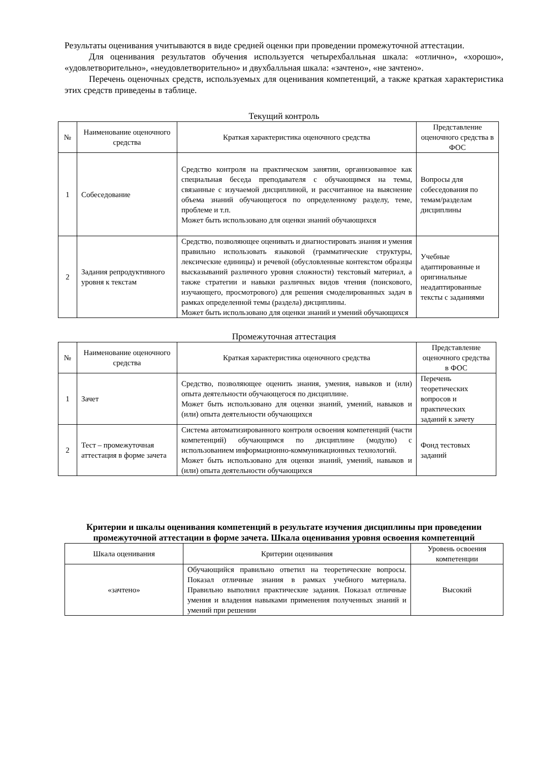Результаты оценивания учитываются в виде средней оценки при проведении промежуточной аттестации.
Для оценивания результатов обучения используется четырехбалльная шкала: «отлично», «хорошо», «удовлетворительно», «неудовлетворительно» и двухбалльная шкала: «зачтено», «не зачтено».
Перечень оценочных средств, используемых для оценивания компетенций, а также краткая характеристика этих средств приведены в таблице.
Текущий контроль
| № | Наименование оценочного средства | Краткая характеристика оценочного средства | Представление оценочного средства в ФОС |
| --- | --- | --- | --- |
| 1 | Собеседование | Средство контроля на практическом занятии, организованное как специальная беседа преподавателя с обучающимся на темы, связанные с изучаемой дисциплиной, и рассчитанное на выяснение объема знаний обучающегося по определенному разделу, теме, проблеме и т.п. Может быть использовано для оценки знаний обучающихся | Вопросы для собеседования по темам/разделам дисциплины |
| 2 | Задания репродуктивного уровня к текстам | Средство, позволяющее оценивать и диагностировать знания и умения правильно использовать языковой (грамматические структуры, лексические единицы) и речевой (обусловленные контекстом образцы высказываний различного уровня сложности) текстовый материал, а также стратегии и навыки различных видов чтения (поискового, изучающего, просмотрового) для решения смоделированных задач в рамках определенной темы (раздела) дисциплины. Может быть использовано для оценки знаний и умений обучающихся | Учебные адаптированные и оригинальные неадаптированные тексты с заданиями |
Промежуточная аттестация
| № | Наименование оценочного средства | Краткая характеристика оценочного средства | Представление оценочного средства в ФОС |
| --- | --- | --- | --- |
| 1 | Зачет | Средство, позволяющее оценить знания, умения, навыков и (или) опыта деятельности обучающегося по дисциплине. Может быть использовано для оценки знаний, умений, навыков и (или) опыта деятельности обучающихся | Перечень теоретических вопросов и практических заданий к зачету |
| 2 | Тест – промежуточная аттестация в форме зачета | Система автоматизированного контроля освоения компетенций (части компетенций) обучающимся по дисциплине (модулю) с использованием информационно-коммуникационных технологий. Может быть использовано для оценки знаний, умений, навыков и (или) опыта деятельности обучающихся | Фонд тестовых заданий |
Критерии и шкалы оценивания компетенций в результате изучения дисциплины при проведении промежуточной аттестации в форме зачета. Шкала оценивания уровня освоения компетенций
| Шкала оценивания | Критерии оценивания | Уровень освоения компетенции |
| --- | --- | --- |
| «зачтено» | Обучающийся правильно ответил на теоретические вопросы. Показал отличные знания в рамках учебного материала. Правильно выполнил практические задания. Показал отличные умения и владения навыками применения полученных знаний и умений при решении | Высокий |